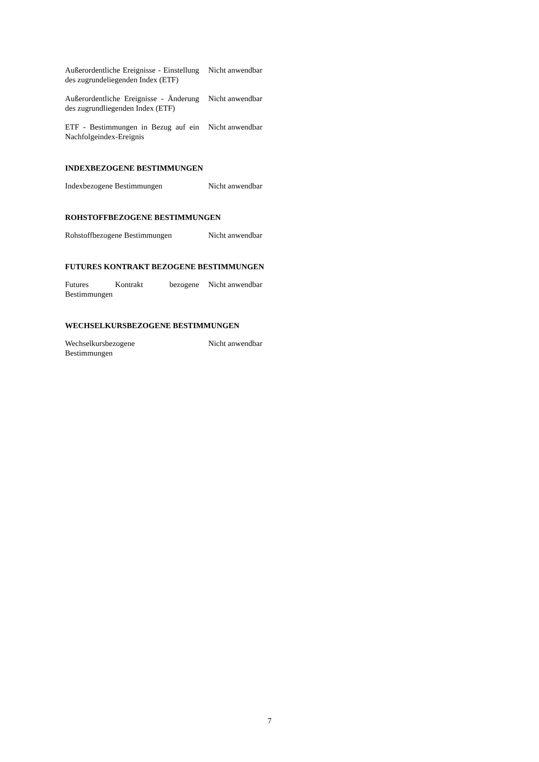| Außerordentliche Ereignisse - Einstellung des zugrundeliegenden Index (ETF) | Nicht anwendbar |
| Außerordentliche Ereignisse - Änderung des zugrundliegenden Index (ETF) | Nicht anwendbar |
| ETF - Bestimmungen in Bezug auf ein Nachfolgeindex-Ereignis | Nicht anwendbar |
INDEXBEZOGENE BESTIMMUNGEN
| Indexbezogene Bestimmungen | Nicht anwendbar |
ROHSTOFFBEZOGENE BESTIMMUNGEN
| Rohstoffbezogene Bestimmungen | Nicht anwendbar |
FUTURES KONTRAKT BEZOGENE BESTIMMUNGEN
| Futures Kontrakt bezogene Bestimmungen | Nicht anwendbar |
WECHSELKURSBEZOGENE BESTIMMUNGEN
| Wechselkursbezogene Bestimmungen | Nicht anwendbar |
7